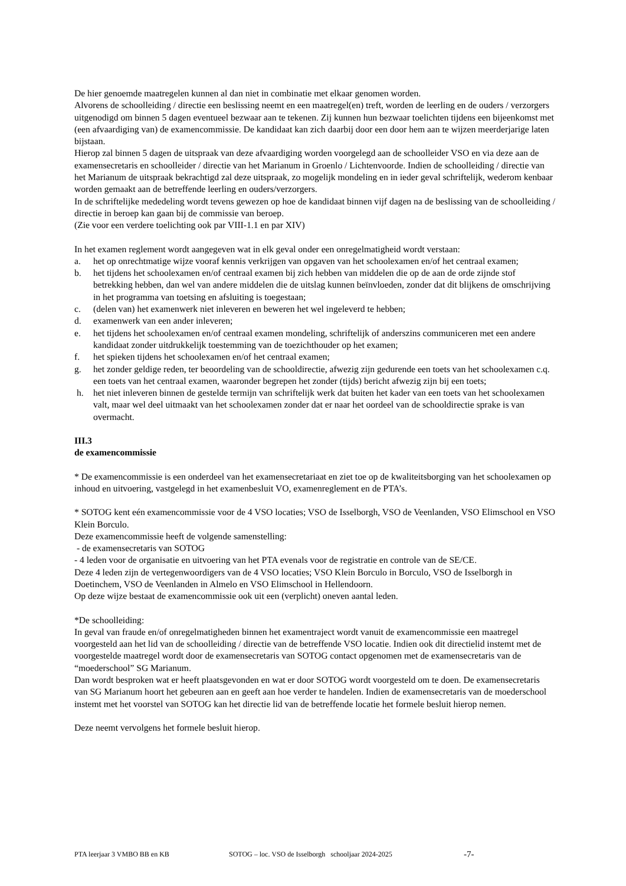De hier genoemde maatregelen kunnen al dan niet in combinatie met elkaar genomen worden.
Alvorens de schoolleiding / directie een beslissing neemt en een maatregel(en) treft, worden de leerling en de ouders / verzorgers uitgenodigd om binnen 5 dagen eventueel bezwaar aan te tekenen. Zij kunnen hun bezwaar toelichten tijdens een bijeenkomst met (een afvaardiging van) de examencommissie. De kandidaat kan zich daarbij door een door hem aan te wijzen meerderjarige laten bijstaan.
Hierop zal binnen 5 dagen de uitspraak van deze afvaardiging worden voorgelegd aan de schoolleider VSO en via deze aan de examensecretaris en schoolleider / directie van het Marianum in Groenlo / Lichtenvoorde. Indien de schoolleiding / directie van het Marianum de uitspraak bekrachtigd zal deze uitspraak, zo mogelijk mondeling en in ieder geval schriftelijk, wederom kenbaar worden gemaakt aan de betreffende leerling en ouders/verzorgers.
In de schriftelijke mededeling wordt tevens gewezen op hoe de kandidaat binnen vijf dagen na de beslissing van de schoolleiding / directie in beroep kan gaan bij de commissie van beroep.
(Zie voor een verdere toelichting ook par VIII-1.1 en par XIV)
In het examen reglement wordt aangegeven wat in elk geval onder een onregelmatigheid wordt verstaan:
a. het op onrechtmatige wijze vooraf kennis verkrijgen van opgaven van het schoolexamen en/of het centraal examen;
b. het tijdens het schoolexamen en/of centraal examen bij zich hebben van middelen die op de aan de orde zijnde stof betrekking hebben, dan wel van andere middelen die de uitslag kunnen beïnvloeden, zonder dat dit blijkens de omschrijving in het programma van toetsing en afsluiting is toegestaan;
c. (delen van) het examenwerk niet inleveren en beweren het wel ingeleverd te hebben;
d. examenwerk van een ander inleveren;
e. het tijdens het schoolexamen en/of centraal examen mondeling, schriftelijk of anderszins communiceren met een andere kandidaat zonder uitdrukkelijk toestemming van de toezichthouder op het examen;
f. het spieken tijdens het schoolexamen en/of het centraal examen;
g. het zonder geldige reden, ter beoordeling van de schooldirectie, afwezig zijn gedurende een toets van het schoolexamen c.q. een toets van het centraal examen, waaronder begrepen het zonder (tijds) bericht afwezig zijn bij een toets;
h. het niet inleveren binnen de gestelde termijn van schriftelijk werk dat buiten het kader van een toets van het schoolexamen valt, maar wel deel uitmaakt van het schoolexamen zonder dat er naar het oordeel van de schooldirectie sprake is van overmacht.
III.3
de examencommissie
* De examencommissie is een onderdeel van het examensecretariaat en ziet toe op de kwaliteitsborging van het schoolexamen op inhoud en uitvoering, vastgelegd in het examenbesluit VO, examenreglement en de PTA’s.
* SOTOG kent eén examencommissie voor de 4 VSO locaties; VSO de Isselborgh, VSO de Veenlanden, VSO Elimschool en VSO Klein Borculo.
Deze examencommissie heeft de volgende samenstelling:
- de examensecretaris van SOTOG
- 4 leden voor de organisatie en uitvoering van het PTA evenals voor de registratie en controle van de SE/CE.
Deze 4 leden zijn de vertegenwoordigers van de 4 VSO locaties; VSO Klein Borculo in Borculo, VSO de Isselborgh in Doetinchem, VSO de Veenlanden in Almelo en VSO Elimschool in Hellendoorn.
Op deze wijze bestaat de examencommissie ook uit een (verplicht) oneven aantal leden.
*De schoolleiding:
In geval van fraude en/of onregelmatigheden binnen het examentraject wordt vanuit de examencommissie een maatregel voorgesteld aan het lid van de schoolleiding / directie van de betreffende VSO locatie. Indien ook dit directielid instemt met de voorgestelde maatregel wordt door de examensecretaris van SOTOG contact opgenomen met de examensecretaris van de “moederschool” SG Marianum.
Dan wordt besproken wat er heeft plaatsgevonden en wat er door SOTOG wordt voorgesteld om te doen. De examensecretaris van SG Marianum hoort het gebeuren aan en geeft aan hoe verder te handelen. Indien de examensecretaris van de moederschool instemt met het voorstel van SOTOG kan het directie lid van de betreffende locatie het formele besluit hierop nemen.
Deze neemt vervolgens het formele besluit hierop.
PTA leerjaar 3 VMBO BB en KB SOTOG – loc. VSO de Isselborgh schooljaar 2024-2025 -7-